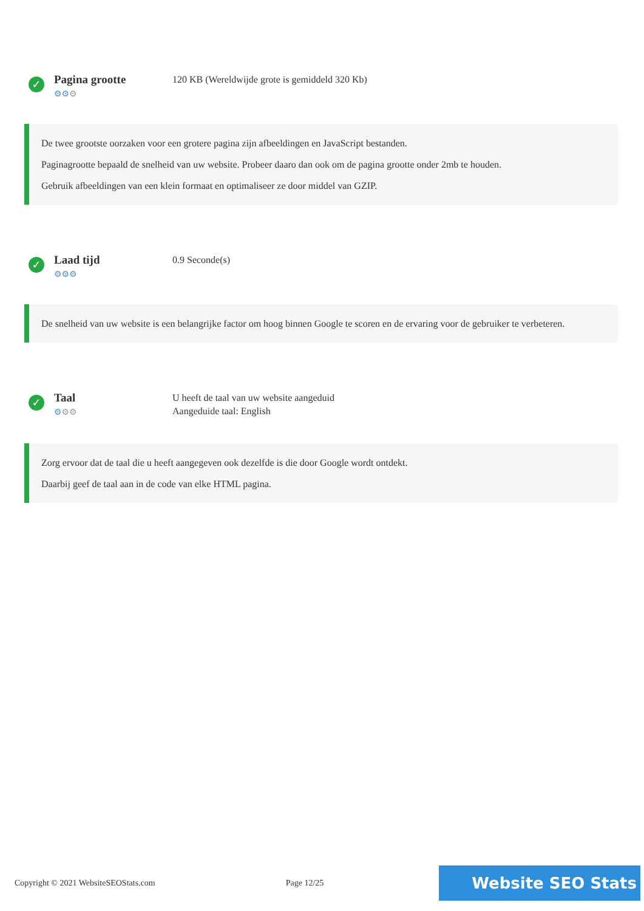✓
Pagina grootte
⚙⚙⚙
120 KB (Wereldwijde grote is gemiddeld 320 Kb)
De twee grootste oorzaken voor een grotere pagina zijn afbeeldingen en JavaScript bestanden.
Paginagrootte bepaald de snelheid van uw website. Probeer daaro dan ook om de pagina grootte onder 2mb te houden.
Gebruik afbeeldingen van een klein formaat en optimaliseer ze door middel van GZIP.
✓
Laad tijd
⚙⚙⚙
0.9 Seconde(s)
De snelheid van uw website is een belangrijke factor om hoog binnen Google te scoren en de ervaring voor de gebruiker te verbeteren.
✓
Taal
⚙⚙⚙
U heeft de taal van uw website aangeduid
Aangeduide taal: English
Zorg ervoor dat de taal die u heeft aangegeven ook dezelfde is die door Google wordt ontdekt.
Daarbij geef de taal aan in de code van elke HTML pagina.
Copyright © 2021 WebsiteSEOStats.com Page 12/25 Website SEO Stats